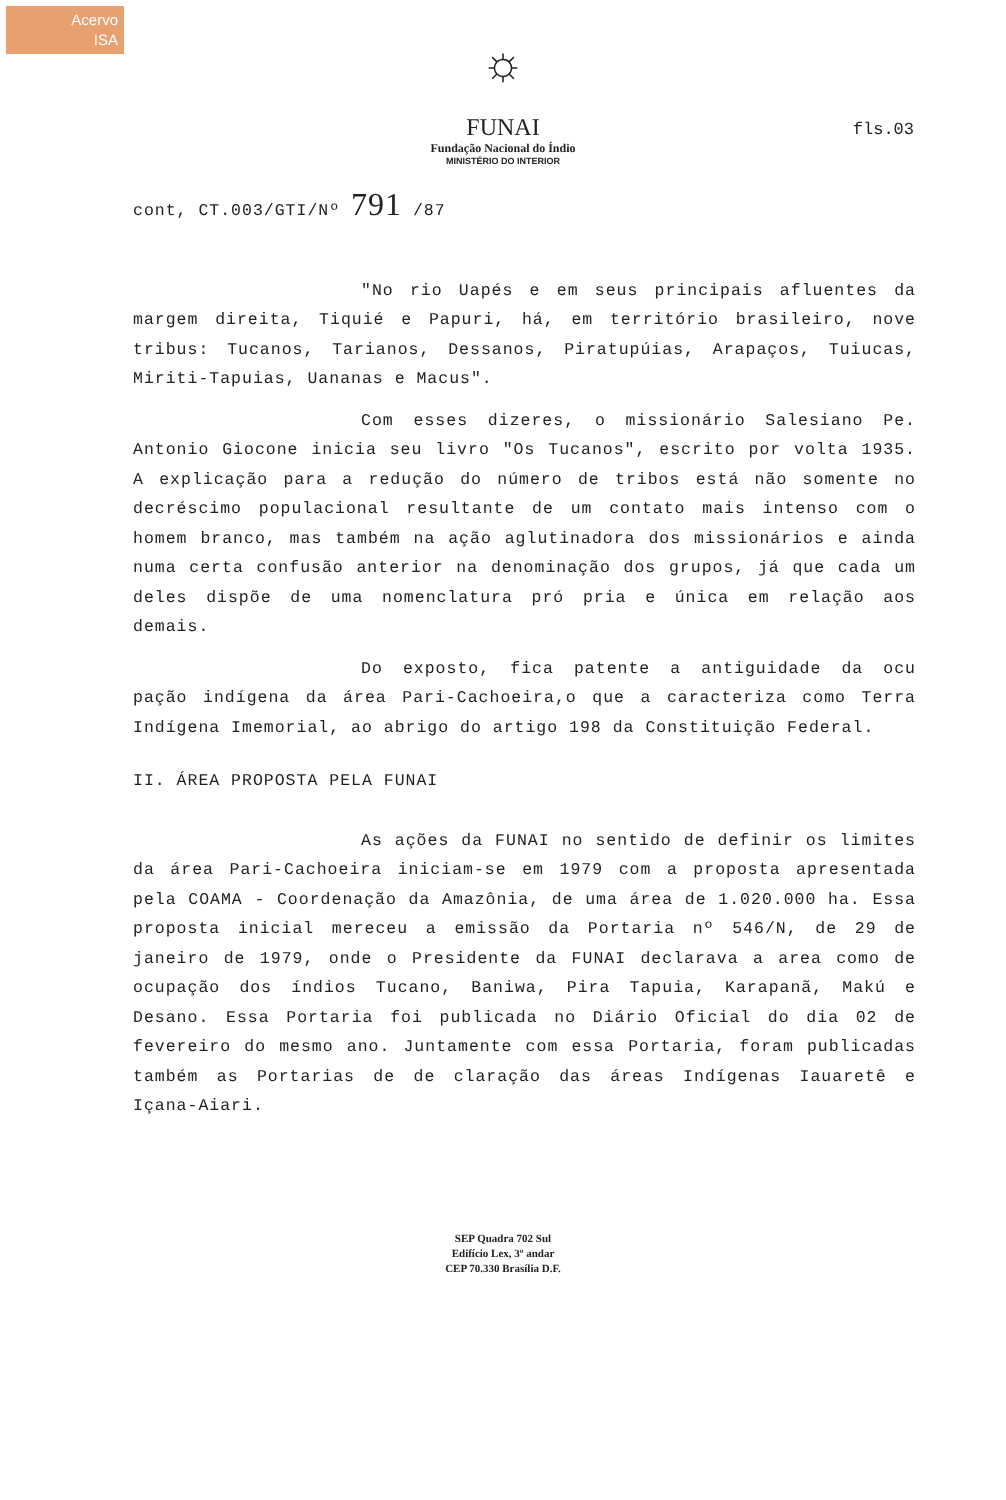Acervo
ISA
fls.03
☼
FUNAI
Fundação Nacional do Índio
MINISTÉRIO DO INTERIOR
cont, CT.003/GTI/Nº 791 /87
"No rio Uapés e em seus principais afluentes da margem direita, Tiquié e Papuri, há, em território brasileiro, nove tribus: Tucanos, Tarianos, Dessanos, Piratupúias, Arapaços, Tuiucas, Miriti-Tapuias, Uananas e Macus".
Com esses dizeres, o missionário Salesiano Pe. Antonio Giocone inicia seu livro "Os Tucanos", escrito por volta 1935. A explicação para a redução do número de tribos está não somente no decréscimo populacional resultante de um contato mais intenso com o homem branco, mas também na ação aglutinadora dos missionários e ainda numa certa confusão anterior na denominação dos grupos, já que cada um deles dispõe de uma nomenclatura pró pria e única em relação aos demais.
Do exposto, fica patente a antiguidade da ocu pação indígena da área Pari-Cachoeira,o que a caracteriza como Terra Indígena Imemorial, ao abrigo do artigo 198 da Constituição Federal.
II. ÁREA PROPOSTA PELA FUNAI
As ações da FUNAI no sentido de definir os limites da área Pari-Cachoeira iniciam-se em 1979 com a proposta apresentada pela COAMA - Coordenação da Amazônia, de uma área de 1.020.000 ha. Essa proposta inicial mereceu a emissão da Portaria nº 546/N, de 29 de janeiro de 1979, onde o Presidente da FUNAI declarava a area como de ocupação dos índios Tucano, Baniwa, Pira Tapuia, Karapanã, Makú e Desano. Essa Portaria foi publicada no Diário Oficial do dia 02 de fevereiro do mesmo ano. Juntamente com essa Portaria, foram publicadas também as Portarias de de claração das áreas Indígenas Iauaretê e Içana-Aiari.
SEP Quadra 702 Sul
Edifício Lex, 3º andar
CEP 70.330 Brasília D.F.